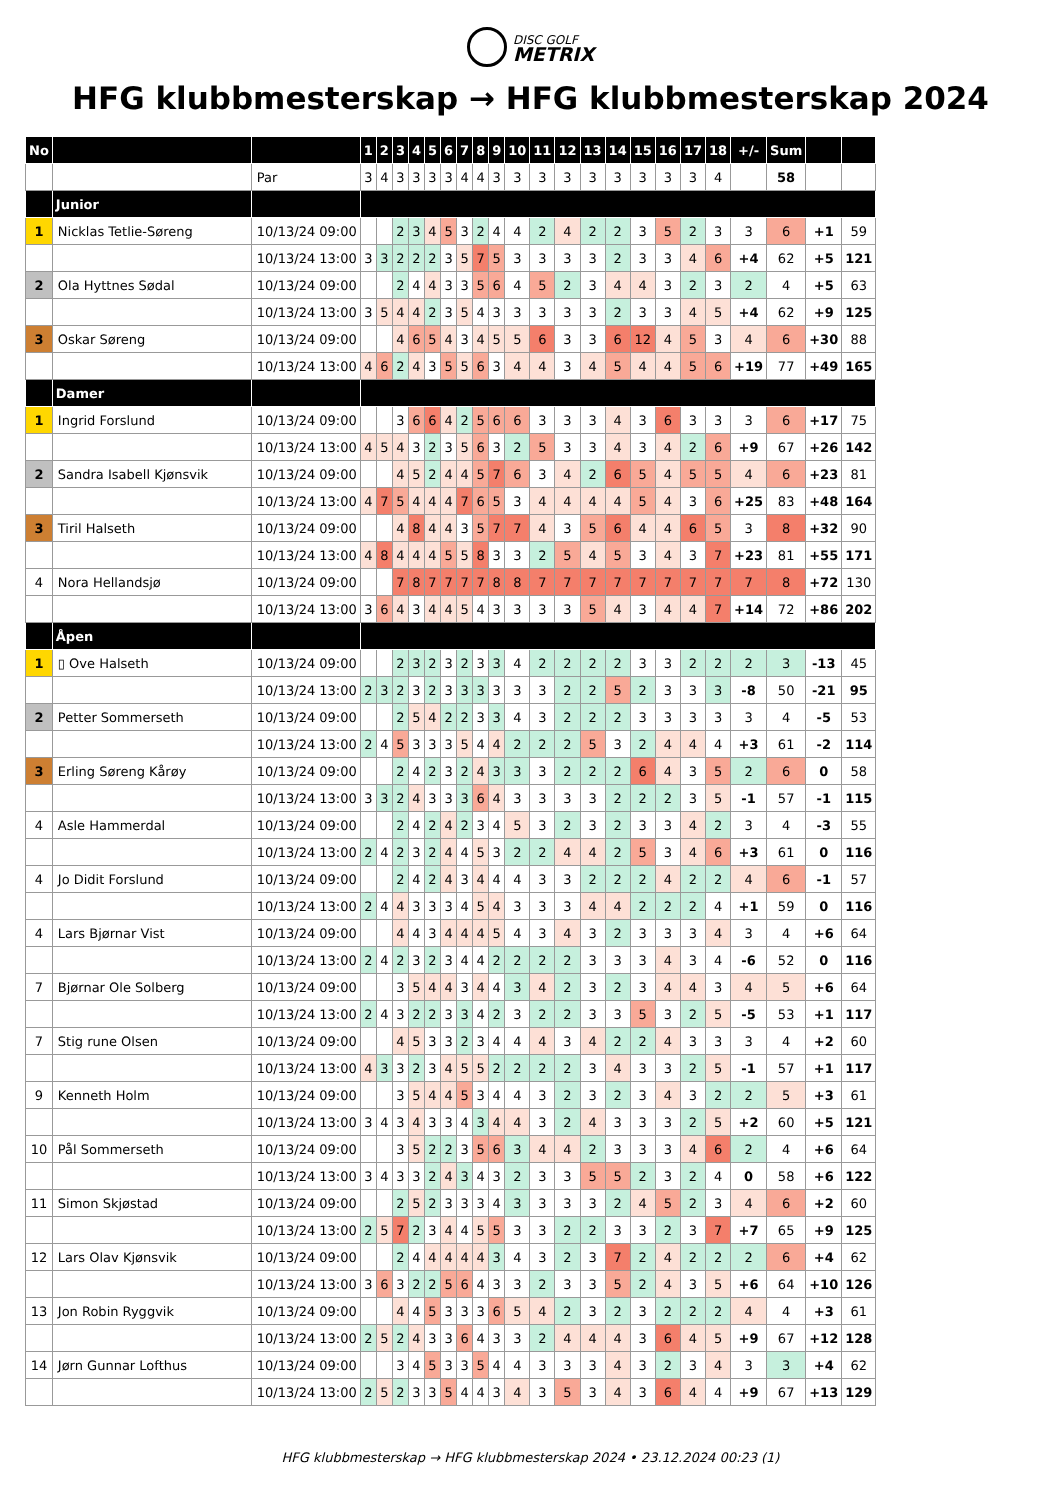DISC GOLF
METRIX
HFG klubbmesterskap → HFG klubbmesterskap 2024
| No | | | 1 | 2 | 3 | 4 | 5 | 6 | 7 | 8 | 9 | 10 | 11 | 12 | 13 | 14 | 15 | 16 | 17 | 18 | +/- | Sum | | |
| --- | --- | --- | --- | --- | --- | --- | --- | --- | --- | --- | --- | --- | --- | --- | --- | --- | --- | --- | --- | --- | --- | --- | --- | --- |
| | | Par | 3 | 4 | 3 | 3 | 3 | 3 | 4 | 4 | 3 | 3 | 3 | 3 | 3 | 3 | 3 | 3 | 3 | 4 | | 58 | | |
| | Junior | | | | | | | | | | | | | | | | | | | | | | | |
| 1 | Nicklas Tetlie-Søreng | 10/13/24 09:00 | | | 2 | 3 | 4 | 5 | 3 | 2 | 4 | 4 | 2 | 4 | 2 | 2 | 3 | 5 | 2 | 3 | 3 | 6 | +1 | 59 |
| | | 10/13/24 13:00 | 3 | 3 | 2 | 2 | 2 | 3 | 5 | 7 | 5 | 3 | 3 | 3 | 3 | 2 | 3 | 3 | 4 | 6 | +4 | 62 | +5 | 121 |
| 2 | Ola Hyttnes Sødal | 10/13/24 09:00 | | | 2 | 4 | 4 | 3 | 3 | 5 | 6 | 4 | 5 | 2 | 3 | 4 | 4 | 3 | 2 | 3 | 2 | 4 | +5 | 63 |
| | | 10/13/24 13:00 | 3 | 5 | 4 | 4 | 2 | 3 | 5 | 4 | 3 | 3 | 3 | 3 | 3 | 2 | 3 | 3 | 4 | 5 | +4 | 62 | +9 | 125 |
| 3 | Oskar Søreng | 10/13/24 09:00 | | | 4 | 6 | 5 | 4 | 3 | 4 | 5 | 5 | 6 | 3 | 3 | 6 | 12 | 4 | 5 | 3 | 4 | 6 | +30 | 88 |
| | | 10/13/24 13:00 | 4 | 6 | 2 | 4 | 3 | 5 | 5 | 6 | 3 | 4 | 4 | 3 | 4 | 5 | 4 | 4 | 5 | 6 | +19 | 77 | +49 | 165 |
| | Damer | | | | | | | | | | | | | | | | | | | | | | | |
| 1 | Ingrid Forslund | 10/13/24 09:00 | | | 3 | 6 | 6 | 4 | 2 | 5 | 6 | 6 | 3 | 3 | 3 | 4 | 3 | 6 | 3 | 3 | 3 | 6 | +17 | 75 |
| | | 10/13/24 13:00 | 4 | 5 | 4 | 3 | 2 | 3 | 5 | 6 | 3 | 2 | 5 | 3 | 3 | 4 | 3 | 4 | 2 | 6 | +9 | 67 | +26 | 142 |
| 2 | Sandra Isabell Kjønsvik | 10/13/24 09:00 | | | 4 | 5 | 2 | 4 | 4 | 5 | 7 | 6 | 3 | 4 | 2 | 6 | 5 | 4 | 5 | 5 | 4 | 6 | +23 | 81 |
| | | 10/13/24 13:00 | 4 | 7 | 5 | 4 | 4 | 4 | 7 | 6 | 5 | 3 | 4 | 4 | 4 | 4 | 5 | 4 | 3 | 6 | +25 | 83 | +48 | 164 |
| 3 | Tiril Halseth | 10/13/24 09:00 | | | 4 | 8 | 4 | 4 | 3 | 5 | 7 | 7 | 4 | 3 | 5 | 6 | 4 | 4 | 6 | 5 | 3 | 8 | +32 | 90 |
| | | 10/13/24 13:00 | 4 | 8 | 4 | 4 | 4 | 5 | 5 | 8 | 3 | 3 | 2 | 5 | 4 | 5 | 3 | 4 | 3 | 7 | +23 | 81 | +55 | 171 |
| 4 | Nora Hellandsjø | 10/13/24 09:00 | | | 7 | 8 | 7 | 7 | 7 | 7 | 8 | 8 | 7 | 7 | 7 | 7 | 7 | 7 | 7 | 7 | 7 | 8 | +72 | 130 |
| | | 10/13/24 13:00 | 3 | 6 | 4 | 3 | 4 | 4 | 5 | 4 | 3 | 3 | 3 | 3 | 5 | 4 | 3 | 4 | 4 | 7 | +14 | 72 | +86 | 202 |
| | Åpen | | | | | | | | | | | | | | | | | | | | | | | |
| 1 | ▯ Ove Halseth | 10/13/24 09:00 | | | 2 | 3 | 2 | 3 | 2 | 3 | 3 | 4 | 2 | 2 | 2 | 2 | 3 | 3 | 2 | 2 | 2 | 3 | -13 | 45 |
| | | 10/13/24 13:00 | 2 | 3 | 2 | 3 | 2 | 3 | 3 | 3 | 3 | 3 | 3 | 2 | 2 | 5 | 2 | 3 | 3 | 3 | -8 | 50 | -21 | 95 |
| 2 | Petter Sommerseth | 10/13/24 09:00 | | | 2 | 5 | 4 | 2 | 2 | 3 | 3 | 4 | 3 | 2 | 2 | 2 | 3 | 3 | 3 | 3 | 3 | 4 | -5 | 53 |
| | | 10/13/24 13:00 | 2 | 4 | 5 | 3 | 3 | 3 | 5 | 4 | 4 | 2 | 2 | 2 | 5 | 3 | 2 | 4 | 4 | 4 | +3 | 61 | -2 | 114 |
| 3 | Erling Søreng Kårøy | 10/13/24 09:00 | | | 2 | 4 | 2 | 3 | 2 | 4 | 3 | 3 | 3 | 2 | 2 | 2 | 6 | 4 | 3 | 5 | 2 | 6 | 0 | 58 |
| | | 10/13/24 13:00 | 3 | 3 | 2 | 4 | 3 | 3 | 3 | 6 | 4 | 3 | 3 | 3 | 3 | 2 | 2 | 2 | 3 | 5 | -1 | 57 | -1 | 115 |
| 4 | Asle Hammerdal | 10/13/24 09:00 | | | 2 | 4 | 2 | 4 | 2 | 3 | 4 | 5 | 3 | 2 | 3 | 2 | 3 | 3 | 4 | 2 | 3 | 4 | -3 | 55 |
| | | 10/13/24 13:00 | 2 | 4 | 2 | 3 | 2 | 4 | 4 | 5 | 3 | 2 | 2 | 4 | 4 | 2 | 5 | 3 | 4 | 6 | +3 | 61 | 0 | 116 |
| 4 | Jo Didit Forslund | 10/13/24 09:00 | | | 2 | 4 | 2 | 4 | 3 | 4 | 4 | 4 | 3 | 3 | 2 | 2 | 2 | 4 | 2 | 2 | 4 | 6 | -1 | 57 |
| | | 10/13/24 13:00 | 2 | 4 | 4 | 3 | 3 | 3 | 4 | 5 | 4 | 3 | 3 | 3 | 4 | 4 | 2 | 2 | 2 | 4 | +1 | 59 | 0 | 116 |
| 4 | Lars Bjørnar Vist | 10/13/24 09:00 | | | 4 | 4 | 3 | 4 | 4 | 4 | 5 | 4 | 3 | 4 | 3 | 2 | 3 | 3 | 3 | 4 | 3 | 4 | +6 | 64 |
| | | 10/13/24 13:00 | 2 | 4 | 2 | 3 | 2 | 3 | 4 | 4 | 2 | 2 | 2 | 2 | 3 | 3 | 3 | 4 | 3 | 4 | -6 | 52 | 0 | 116 |
| 7 | Bjørnar Ole Solberg | 10/13/24 09:00 | | | 3 | 5 | 4 | 4 | 3 | 4 | 4 | 3 | 4 | 2 | 3 | 2 | 3 | 4 | 4 | 3 | 4 | 5 | +6 | 64 |
| | | 10/13/24 13:00 | 2 | 4 | 3 | 2 | 2 | 3 | 3 | 4 | 2 | 3 | 2 | 2 | 3 | 3 | 5 | 3 | 2 | 5 | -5 | 53 | +1 | 117 |
| 7 | Stig rune Olsen | 10/13/24 09:00 | | | 4 | 5 | 3 | 3 | 2 | 3 | 4 | 4 | 4 | 3 | 4 | 2 | 2 | 4 | 3 | 3 | 3 | 4 | +2 | 60 |
| | | 10/13/24 13:00 | 4 | 3 | 3 | 2 | 3 | 4 | 5 | 5 | 2 | 2 | 2 | 2 | 3 | 4 | 3 | 3 | 2 | 5 | -1 | 57 | +1 | 117 |
| 9 | Kenneth Holm | 10/13/24 09:00 | | | 3 | 5 | 4 | 4 | 5 | 3 | 4 | 4 | 3 | 2 | 3 | 2 | 3 | 4 | 3 | 2 | 2 | 5 | +3 | 61 |
| | | 10/13/24 13:00 | 3 | 4 | 3 | 4 | 3 | 3 | 4 | 3 | 4 | 4 | 3 | 2 | 4 | 3 | 3 | 3 | 2 | 5 | +2 | 60 | +5 | 121 |
| 10 | Pål Sommerseth | 10/13/24 09:00 | | | 3 | 5 | 2 | 2 | 3 | 5 | 6 | 3 | 4 | 4 | 2 | 3 | 3 | 3 | 4 | 6 | 2 | 4 | +6 | 64 |
| | | 10/13/24 13:00 | 3 | 4 | 3 | 3 | 2 | 4 | 3 | 4 | 3 | 2 | 3 | 3 | 5 | 5 | 2 | 3 | 2 | 4 | 0 | 58 | +6 | 122 |
| 11 | Simon Skjøstad | 10/13/24 09:00 | | | 2 | 5 | 2 | 3 | 3 | 3 | 4 | 3 | 3 | 3 | 3 | 2 | 4 | 5 | 2 | 3 | 4 | 6 | +2 | 60 |
| | | 10/13/24 13:00 | 2 | 5 | 7 | 2 | 3 | 4 | 4 | 5 | 5 | 3 | 3 | 2 | 2 | 3 | 3 | 2 | 3 | 7 | +7 | 65 | +9 | 125 |
| 12 | Lars Olav Kjønsvik | 10/13/24 09:00 | | | 2 | 4 | 4 | 4 | 4 | 4 | 3 | 4 | 3 | 2 | 3 | 7 | 2 | 4 | 2 | 2 | 2 | 6 | +4 | 62 |
| | | 10/13/24 13:00 | 3 | 6 | 3 | 2 | 2 | 5 | 6 | 4 | 3 | 3 | 2 | 3 | 3 | 5 | 2 | 4 | 3 | 5 | +6 | 64 | +10 | 126 |
| 13 | Jon Robin Ryggvik | 10/13/24 09:00 | | | 4 | 4 | 5 | 3 | 3 | 3 | 6 | 5 | 4 | 2 | 3 | 2 | 3 | 2 | 2 | 2 | 4 | 4 | +3 | 61 |
| | | 10/13/24 13:00 | 2 | 5 | 2 | 4 | 3 | 3 | 6 | 4 | 3 | 3 | 2 | 4 | 4 | 4 | 3 | 6 | 4 | 5 | +9 | 67 | +12 | 128 |
| 14 | Jørn Gunnar Lofthus | 10/13/24 09:00 | | | 3 | 4 | 5 | 3 | 3 | 5 | 4 | 4 | 3 | 3 | 3 | 4 | 3 | 2 | 3 | 4 | 3 | 3 | +4 | 62 |
| | | 10/13/24 13:00 | 2 | 5 | 2 | 3 | 3 | 5 | 4 | 4 | 3 | 4 | 3 | 5 | 3 | 4 | 3 | 6 | 4 | 4 | +9 | 67 | +13 | 129 |
HFG klubbmesterskap → HFG klubbmesterskap 2024 • 23.12.2024 00:23 (1)